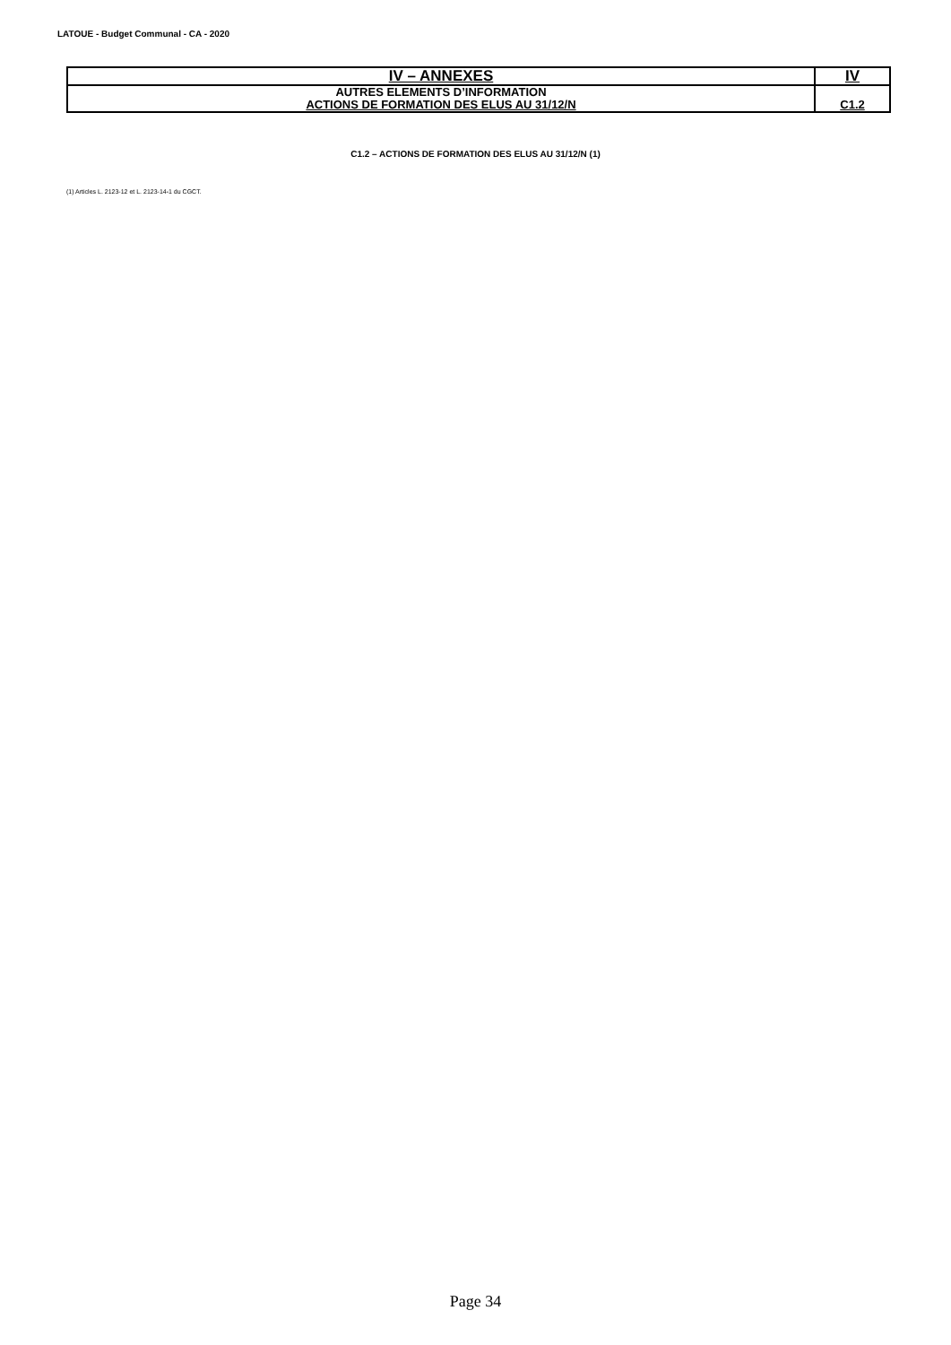LATOUE - Budget Communal - CA - 2020
| IV – ANNEXES | IV |
| AUTRES ELEMENTS D’INFORMATION ACTIONS DE FORMATION DES ELUS AU 31/12/N | C1.2 |
C1.2 – ACTIONS DE FORMATION DES ELUS AU 31/12/N (1)
(1) Articles L. 2123-12 et L. 2123-14-1 du CGCT.
Page 34